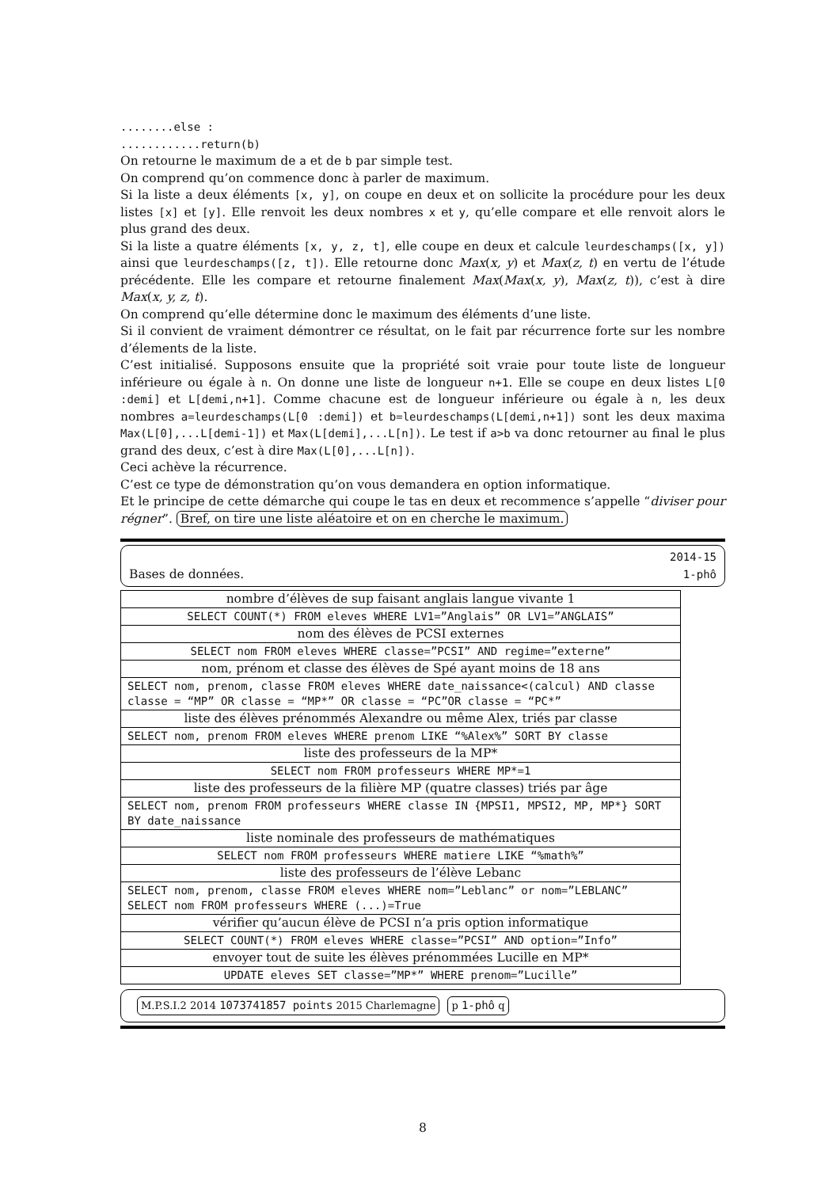........else :
............return(b)
On retourne le maximum de a et de b par simple test.
On comprend qu’on commence donc à parler de maximum.
Si la liste a deux éléments [x, y], on coupe en deux et on sollicite la procédure pour les deux listes [x] et [y]. Elle renvoit les deux nombres x et y, qu’elle compare et elle renvoit alors le plus grand des deux.
Si la liste a quatre éléments [x, y, z, t], elle coupe en deux et calcule leurdeschamps([x, y]) ainsi que leurdeschamps([z, t]). Elle retourne donc Max(x, y) et Max(z, t) en vertu de l’étude précédente. Elle les compare et retourne finalement Max(Max(x, y), Max(z, t)), c’est à dire Max(x, y, z, t).
On comprend qu’elle détermine donc le maximum des éléments d’une liste.
Si il convient de vraiment démontrer ce résultat, on le fait par récurrence forte sur les nombre d’élements de la liste.
C’est initialisé. Supposons ensuite que la propriété soit vraie pour toute liste de longueur inférieure ou égale à n. On donne une liste de longueur n+1. Elle se coupe en deux listes L[0 :demi] et L[demi,n+1]. Comme chacune est de longueur inférieure ou égale à n, les deux nombres a=leurdeschamps(L[0 :demi]) et b=leurdeschamps(L[demi,n+1]) sont les deux maxima Max(L[0],...L[demi-1]) et Max(L[demi],...L[n]). Le test if a>b va donc retourner au final le plus grand des deux, c’est à dire Max(L[0],...L[n]).
Ceci achève la récurrence.
C’est ce type de démonstration qu’on vous demandera en option informatique.
Et le principe de cette démarche qui coupe le tas en deux et recommence s’appelle “diviser pour régner”. Bref, on tire une liste aléatoire et on en cherche le maximum.
2014-15
Bases de données. 1-phô
| nombre d’élèves de sup faisant anglais langue vivante 1 |
| SELECT COUNT(*) FROM eleves WHERE LV1=”Anglais” OR LV1=”ANGLAIS” |
| nom des élèves de PCSI externes |
| SELECT nom FROM eleves WHERE classe=”PCSI” AND regime=”externe” |
| nom, prénom et classe des élèves de Spé ayant moins de 18 ans |
| SELECT nom, prenom, classe FROM eleves WHERE date_naissance<(calcul) AND classe classe = “MP” OR classe = “MP*” OR classe = “PC”OR classe = “PC*” |
| liste des élèves prénommés Alexandre ou même Alex, triés par classe |
| SELECT nom, prenom FROM eleves WHERE prenom LIKE “%Alex%” SORT BY classe |
| liste des professeurs de la MP* |
| SELECT nom FROM professeurs WHERE MP*=1 |
| liste des professeurs de la filière MP (quatre classes) triés par âge |
| SELECT nom, prenom FROM professeurs WHERE classe IN {MPSI1, MPSI2, MP, MP*} SORT BY date_naissance |
| liste nominale des professeurs de mathématiques |
| SELECT nom FROM professeurs WHERE matiere LIKE “%math%” |
| liste des professeurs de l’élève Lebanc |
| SELECT nom, prenom, classe FROM eleves WHERE nom=”Leblanc” or nom=”LEBLANC” SELECT nom FROM professeurs WHERE (...)=True |
| vérifier qu’aucun élève de PCSI n’a pris option informatique |
| SELECT COUNT(*) FROM eleves WHERE classe=”PCSI” AND option=”Info” |
| envoyer tout de suite les élèves prénommées Lucille en MP* |
| UPDATE eleves SET classe=”MP*” WHERE prenom=”Lucille” |
M.P.S.I.2 2014 1073741857 points 2015 Charlemagne p 1-phô q
8